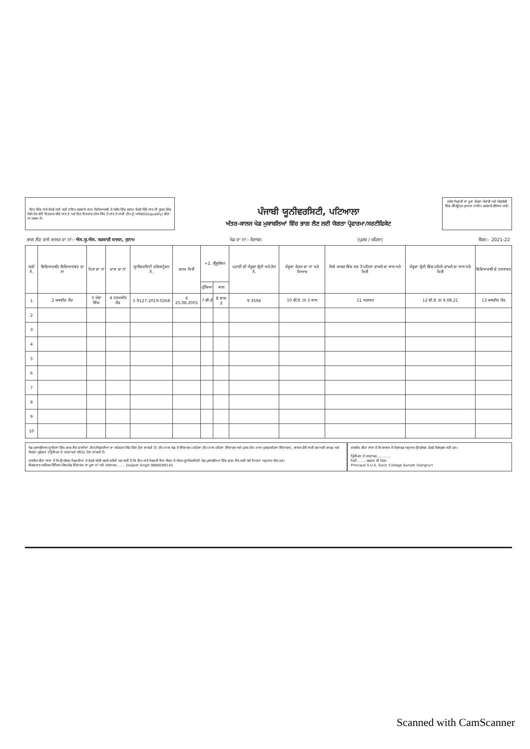. ਇਸ ਵਿੱਚ ਸਾਰੇ ਵੇਰਵੇ ਸਹੀ ਸਹੀ ਟਾਇਪ ਕਰਵਾਏ ਜਾਣ। ਵਿਦਿਆਰਥੀ ਦੇ ਸਬੰਧ ਵਿੱਚ ਗਲਤ ਵੇਰਵੇ ਦਿੱਤੇ ਜਾਣ ਦੀ ਸੂਰਤ ਵਿੱਚ ਕਿਸੇ ਹੋਰ ਵੱਲੋਂ ਇਤਰਾਜ਼ ਕੀਤੇ ਜਾਣ ਤੇ ਅਤੇ ਇਹ ਇਤਰਾਜ਼ ਠੀਕ ਸਿੱਧ ਹੋ ਜਾਣ ਤੇ ਸਾਰੀ ਟੀਮ ਨੂੰ ਅਯੋਗ(Disqualify) ਕੀਤਾ ਜਾ ਸਕਦਾ ਹੈ।
ਪੰਜਾਬੀ ਯੂਨੀਵਰਸਿਟੀ, ਪਟਿਆਲਾ
ਅੰਤਰ-ਕਾਲਜ ਖੇਡ ਮੁਕਾਬਲਿਆਂ ਵਿੱਚ ਭਾਗ ਲੈਣ ਲਈ ਯੋਗਤਾ ਪ੍ਰੋਫਾਰਮਾ/ਸਰਟੀਫਿਕੇਟ
ਹਰੇਕ ਖਿਡਾਰੀ ਦਾ ਪੂਰਾ ਵੇਰਵਾ ਪੰਜਾਬੀ ਅਤੇ ਅੰਗਰੇਜ਼ੀ ਵਿੱਚ ਕੰਪਿਊਟਰ ਦੁਆਰਾ ਟਾਈਪ ਕਰਵਾਕੇ ਭੇਜਿਆ ਜਾਵੇ।
ਭਾਗ ਲੈਣ ਵਾਲੇ ਕਾਲਜ ਦਾ ਨਾਂ:- ਐਸ.ਯੂ.ਐਸ. ਸਰਕਾਰੀ ਕਾਲਜ, ਸੁਨਾਮ ਖੇਡ ਦਾ ਨਾਂ:- ਮੈਰਾਥਨ (ਪੁਰਸ਼ / ਮਹਿਲਾ) ਸੈਸ਼ਨ:- 2021-22
| ਲੜੀ ਨੰ. | ਵਿਦਿਆਰਥੀ/ ਵਿਦਿਆਰਥਣ ਦਾ ਨਾਂ | ਪਿਤਾ ਦਾ ਨਾਂ | ਮਾਤਾ ਦਾ ਨਾਂ | ਯੂਨੀਵਰਸਿਟੀ ਰਜਿਸਟ੍ਰੇਸ਼ਨ ਨੰ. | ਜਨਮ ਮਿਤੀ | +2, ਗ੍ਰੈਜੂਏਸ਼ਨ | | ਪੜਾਈ ਦੀ ਮੌਜੂਦਾ ਸ਼੍ਰੇਣੀ ਅਤੇ ਰੋਲ ਨੰ. | ਮੌਜੂਦਾ ਕੋਰਸ ਦਾ ਨਾਂ ਅਤੇ ਮਿਆਦ | ਕਿਸੇ ਕਾਲਜ ਵਿੱਚ ਸਭ ਤੋਂ ਪਹਿਲਾ ਦਾਖਲੇ ਦਾ ਸਾਲ ਅਤੇ ਮਿਤੀ | ਮੌਜੂਦਾ ਸ਼੍ਰੇਣੀ ਵਿੱਚ ਪਹਿਲੇ ਦਾਖਲੇ ਦਾ ਸਾਲ ਅਤੇ ਮਿਤੀ | ਵਿਦਿਆਰਥੀ ਦੇ ਹਸਤਾਖਰ |
| --- | --- | --- | --- | --- | --- | --- | --- | --- | --- | --- | --- | --- |
| | | | | | | ਪ੍ਰੀਖਿਆ | ਸਾਲ | | | | | |
| 1 | 2 ਜਸਵੀਰ ਕੌਰ | 3 ਮੇਵਾ ਸਿੰਘ | 4 ਹਰਮਜੀਤ ਕੌਰ | 5 9127-2019-0268 | 6 25.08.2001 | 7 ਬੀ.ਏ | 8 ਭਾਗ 3 | 9 3594 | 10 ਬੀ.ਏ. III 3 ਸਾਲ | 11 ਅਗਸਤ | 12 ਬੀ.ਏ. III 9.08.21 | 13 ਜਸਵੀਰ ਕੌਰ |
| 2 | | | | | | | | | | | | |
| 3 | | | | | | | | | | | | |
| 4 | | | | | | | | | | | | |
| 5 | | | | | | | | | | | | |
| 6 | | | | | | | | | | | | |
| 7 | | | | | | | | | | | | |
| 8 | | | | | | | | | | | | |
| 9 | | | | | | | | | | | | |
| 10 | | | | | | | | | | | | |
ਖੇਡ ਮੁਕਾਬਲਿਆਂ/ਟ੍ਰਾਇਲਾਂ ਵਿੱਚ ਭਾਗ ਲੈਣ ਵਾਲੀਆਂ ਟੀਮਾਂ/ਖਿਡਾਰੀਆਂ ਦਾ ਸਪੋਰਟਸ ਕਿੱਟ ਵਿੱਚ ਹੋਣਾ ਲਾਜ਼ਮੀ ਹੈ। ਟੀਮ ਨਾਲ ਖੇਡ ਦੇ ਇੰਚਾਰਜ (ਮਹਿਲਾ ਟੀਮ ਨਾਲ ਮਹਿਲਾ ਇੰਚਾਰਜ ਅਤੇ ਪੁਰਸ਼ ਟੀਮ ਨਾਲ ਪੁਰਸ਼/ਮਹਿਲਾ ਇੰਚਾਰਜ), ਕਾਲਜ ਵੱਲੋਂ ਜਾਰੀ ਸ਼ਨਾਖਤੀ ਕਾਰਡ ਅਤੇ ਯੋਗਤਾ ਪ੍ਰਫੋਰਮਾ (ਪ੍ਰਿੰਸੀਪਲ ਦੇ ਹਸਤਾਖਰਾਂ ਸਹਿਤ) ਹੋਣਾ ਲਾਜ਼ਮੀ ਹੈ।
ਤਸਦੀਕ ਕੀਤਾ ਜਾਂਦਾ ਹੈ ਕਿ ਉਪਰੋਕਤ ਖਿਡਾਰੀਆਂ ਦੇ ਵੇਰਵੇ ਚੰਗੀ ਕਰਕੇ ਤਸੱਲੀ ਕਰ ਲਈ ਹੈ ਕਿ ਇਹ ਸਾਰੇ ਖਿਡਾਰੀ ਇਸ ਸੈਸ਼ਨ ਦੇ ਅੰਤਰ-ਯੂਨੀਵਰਸਿਟੀ ਖੇਡ ਮੁਕਾਬਲਿਆਂ ਵਿੱਚ ਭਾਗ ਲੈਣ ਲਈ ਬਣੇ ਨਿਯਮਾਂ ਅਨੁਸਾਰ ਯੋਗ ਹਨ।
ਲੈਕਚਰਾਰ ਸਰੀਰਕ ਸਿੱਖਿਆ/ਕੋਚ/ਖੇਡ ਇੰਚਾਰਜ ਦਾ ਪੂਰਾ ਨਾਂ ਅਤੇ ਹਸਤਾਖਰ........ Daljeet Singh 9888589145
ਤਸਦੀਕ ਕੀਤਾ ਜਾਂਦਾ ਹੈ ਕਿ ਕਾਲਜ ਦੇ ਰਿਕਾਰਡ ਅਨੁਸਾਰ ਉਪਰੋਕਤ ਵੇਰਵੇ ਬਿਲਕੁਲ ਸਹੀ ਹਨ।
ਪ੍ਰਿੰਸੀਪਲ ਦੇ ਹਸਤਾਖਰ.............
ਮਿਤੀ........ ਦਫ਼ਤਰ ਦੀ ਮੋਹਰ
Principal S.U.S. Govt. College Sunam (Sangrur)
Scanned with CamScanner